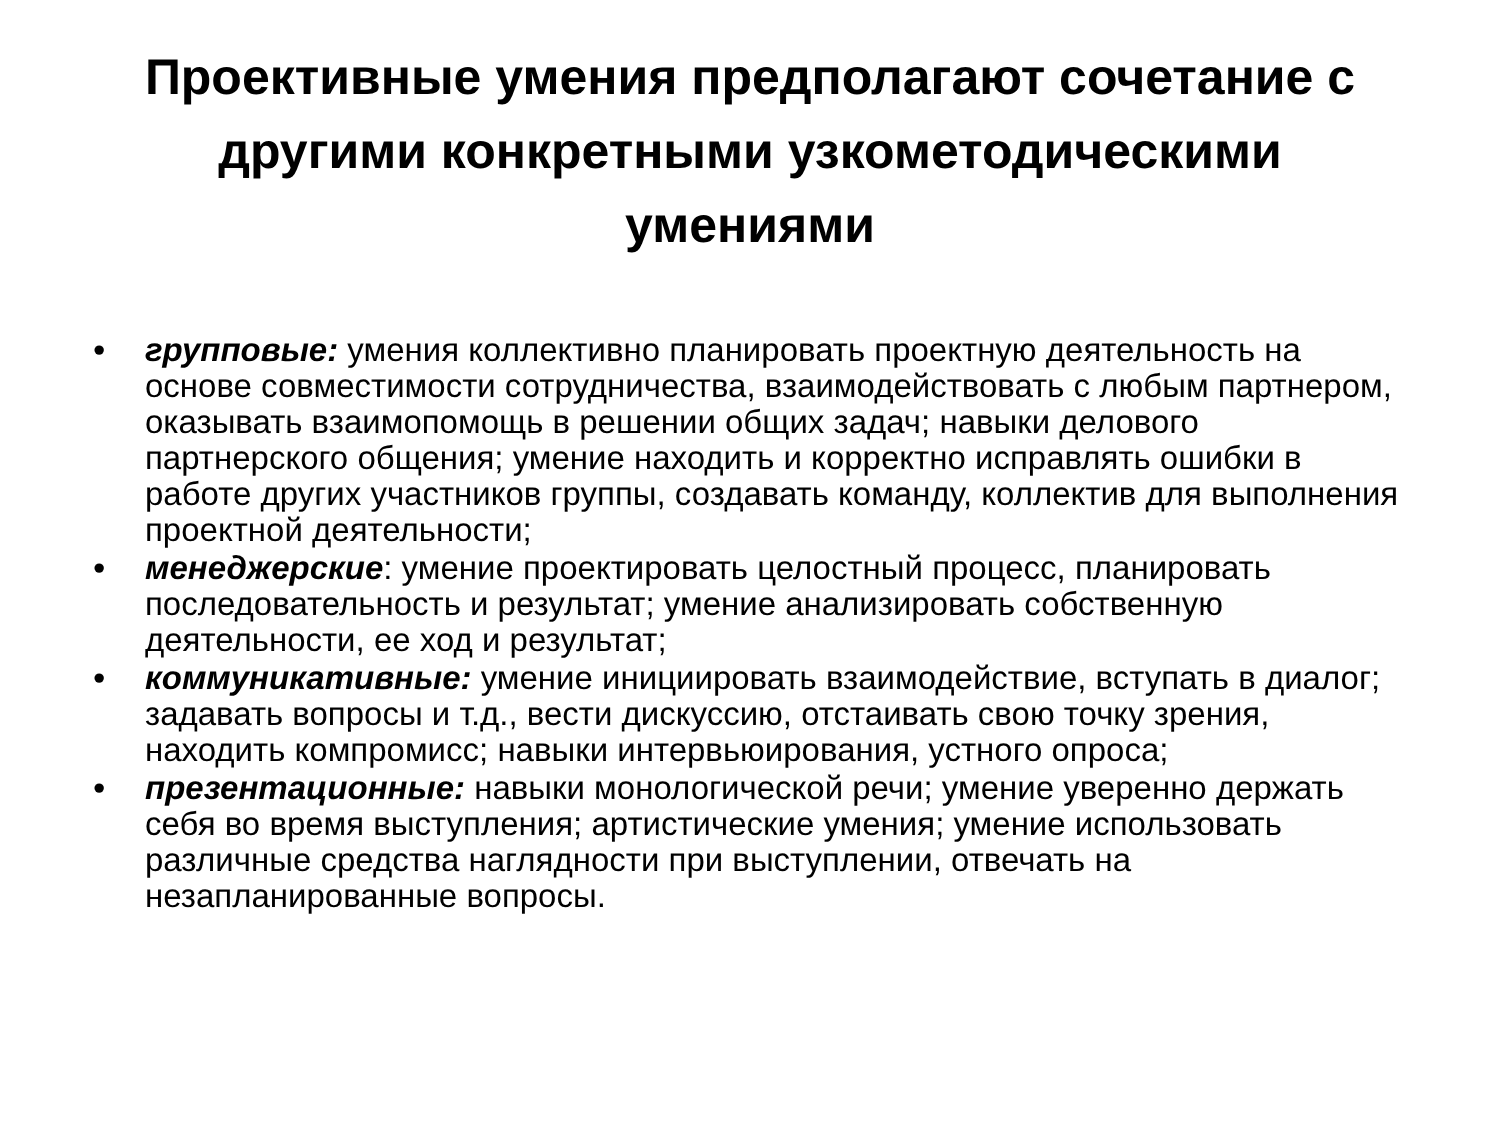Проективные умения предполагают сочетание с другими конкретными узкометодическими умениями
• групповые: умения коллективно планировать проектную деятельность на основе совместимости сотрудничества, взаимодействовать с любым партнером, оказывать взаимопомощь в решении общих задач; навыки делового партнерского общения; умение находить и корректно исправлять ошибки в работе других участников группы, создавать команду, коллектив для выполнения проектной деятельности;
• менеджерские: умение проектировать целостный процесс, планировать последовательность и результат; умение анализировать собственную деятельности, ее ход и результат;
• коммуникативные: умение инициировать взаимодействие, вступать в диалог; задавать вопросы и т.д., вести дискуссию, отстаивать свою точку зрения, находить компромисс; навыки интервьюирования, устного опроса;
• презентационные: навыки монологической речи; умение уверенно держать себя во время выступления; артистические умения; умение использовать различные средства наглядности при выступлении, отвечать на незапланированные вопросы.